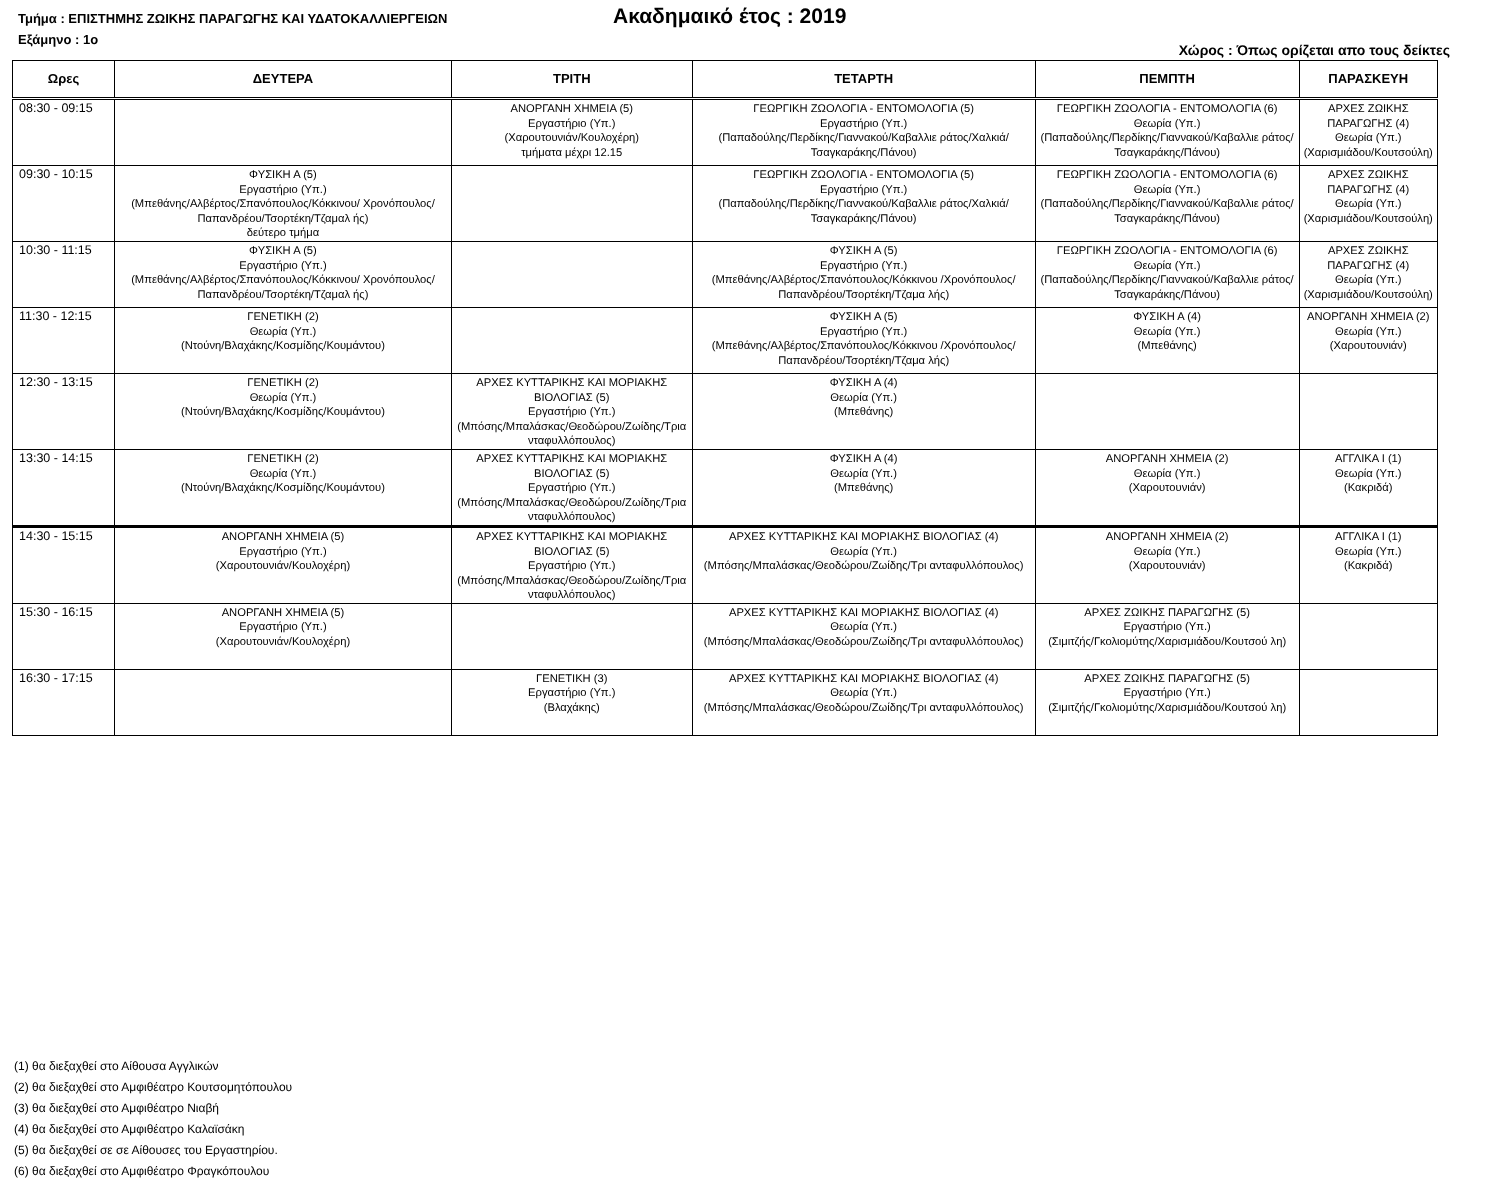Τμήμα : ΕΠΙΣΤΗΜΗΣ ΖΩΙΚΗΣ ΠΑΡΑΓΩΓΗΣ ΚΑΙ ΥΔΑΤΟΚΑΛΛΙΕΡΓΕΙΩΝ Ακαδημαικό έτος : 2019
Εξάμηνο : 1ο Χώρος : Όπως ορίζεται απο τους δείκτες
| Ωρες | ΔΕΥΤΕΡΑ | ΤΡΙΤΗ | ΤΕΤΑΡΤΗ | ΠΕΜΠΤΗ | ΠΑΡΑΣΚΕΥΗ |
| --- | --- | --- | --- | --- | --- |
| 08:30 - 09:15 | | ΑΝΟΡΓΑΝΗ ΧΗΜΕΙΑ (5) Εργαστήριο (Υπ.) (Χαρουτουνιάν/Κουλοχέρη) τμήματα μέχρι 12.15 | ΓΕΩΡΓΙΚΗ ΖΩΟΛΟΓΙΑ - ΕΝΤΟΜΟΛΟΓΙΑ (5) Εργαστήριο (Υπ.) (Παπαδούλης/Περδίκης/Γιαννακού/Καβαλλιε ράτος/Χαλκιά/Τσαγκαράκης/Πάνου) | ΓΕΩΡΓΙΚΗ ΖΩΟΛΟΓΙΑ - ΕΝΤΟΜΟΛΟΓΙΑ (6) Θεωρία (Υπ.) (Παπαδούλης/Περδίκης/Γιαννακού/Καβαλλιε ράτος/Τσαγκαράκης/Πάνου) | ΑΡΧΕΣ ΖΩΙΚΗΣ ΠΑΡΑΓΩΓΗΣ (4) Θεωρία (Υπ.) (Χαρισμιάδου/Κουτσούλη) |
| 09:30 - 10:15 | ΦΥΣΙΚΗ Α (5) Εργαστήριο (Υπ.) (Μπεθάνης/Αλβέρτος/Σπανόπουλος/Κόκκινου/ Χρονόπουλος/Παπανδρέου/Τσορτέκη/Τζαμαλ ής) δεύτερο τμήμα | | ΓΕΩΡΓΙΚΗ ΖΩΟΛΟΓΙΑ - ΕΝΤΟΜΟΛΟΓΙΑ (5) Εργαστήριο (Υπ.) (Παπαδούλης/Περδίκης/Γιαννακού/Καβαλλιε ράτος/Χαλκιά/Τσαγκαράκης/Πάνου) | ΓΕΩΡΓΙΚΗ ΖΩΟΛΟΓΙΑ - ΕΝΤΟΜΟΛΟΓΙΑ (6) Θεωρία (Υπ.) (Παπαδούλης/Περδίκης/Γιαννακού/Καβαλλιε ράτος/Τσαγκαράκης/Πάνου) | ΑΡΧΕΣ ΖΩΙΚΗΣ ΠΑΡΑΓΩΓΗΣ (4) Θεωρία (Υπ.) (Χαρισμιάδου/Κουτσούλη) |
| 10:30 - 11:15 | ΦΥΣΙΚΗ Α (5) Εργαστήριο (Υπ.) (Μπεθάνης/Αλβέρτος/Σπανόπουλος/Κόκκινου/ Χρονόπουλος/Παπανδρέου/Τσορτέκη/Τζαμαλ ής) | | ΦΥΣΙΚΗ Α (5) Εργαστήριο (Υπ.) (Μπεθάνης/Αλβέρτος/Σπανόπουλος/Κόκκινου /Χρονόπουλος/Παπανδρέου/Τσορτέκη/Τζαμα λής) | ΓΕΩΡΓΙΚΗ ΖΩΟΛΟΓΙΑ - ΕΝΤΟΜΟΛΟΓΙΑ (6) Θεωρία (Υπ.) (Παπαδούλης/Περδίκης/Γιαννακού/Καβαλλιε ράτος/Τσαγκαράκης/Πάνου) | ΑΡΧΕΣ ΖΩΙΚΗΣ ΠΑΡΑΓΩΓΗΣ (4) Θεωρία (Υπ.) (Χαρισμιάδου/Κουτσούλη) |
| 11:30 - 12:15 | ΓΕΝΕΤΙΚΗ (2) Θεωρία (Υπ.) (Ντούνη/Βλαχάκης/Κοσμίδης/Κουμάντου) | | ΦΥΣΙΚΗ Α (5) Εργαστήριο (Υπ.) (Μπεθάνης/Αλβέρτος/Σπανόπουλος/Κόκκινου /Χρονόπουλος/Παπανδρέου/Τσορτέκη/Τζαμα λής) | ΦΥΣΙΚΗ Α (4) Θεωρία (Υπ.) (Μπεθάνης) | ΑΝΟΡΓΑΝΗ ΧΗΜΕΙΑ (2) Θεωρία (Υπ.) (Χαρουτουνιάν) |
| 12:30 - 13:15 | ΓΕΝΕΤΙΚΗ (2) Θεωρία (Υπ.) (Ντούνη/Βλαχάκης/Κοσμίδης/Κουμάντου) | ΑΡΧΕΣ ΚΥΤΤΑΡΙΚΗΣ ΚΑΙ ΜΟΡΙΑΚΗΣ ΒΙΟΛΟΓΙΑΣ (5) Εργαστήριο (Υπ.) (Μπόσης/Μπαλάσκας/Θεοδώρου/Ζωίδης/Τρια νταφυλλόπουλος) | ΦΥΣΙΚΗ Α (4) Θεωρία (Υπ.) (Μπεθάνης) | | |
| 13:30 - 14:15 | ΓΕΝΕΤΙΚΗ (2) Θεωρία (Υπ.) (Ντούνη/Βλαχάκης/Κοσμίδης/Κουμάντου) | ΑΡΧΕΣ ΚΥΤΤΑΡΙΚΗΣ ΚΑΙ ΜΟΡΙΑΚΗΣ ΒΙΟΛΟΓΙΑΣ (5) Εργαστήριο (Υπ.) (Μπόσης/Μπαλάσκας/Θεοδώρου/Ζωίδης/Τρια νταφυλλόπουλος) | ΦΥΣΙΚΗ Α (4) Θεωρία (Υπ.) (Μπεθάνης) | ΑΝΟΡΓΑΝΗ ΧΗΜΕΙΑ (2) Θεωρία (Υπ.) (Χαρουτουνιάν) | ΑΓΓΛΙΚΑ Ι (1) Θεωρία (Υπ.) (Κακριδά) |
| 14:30 - 15:15 | ΑΝΟΡΓΑΝΗ ΧΗΜΕΙΑ (5) Εργαστήριο (Υπ.) (Χαρουτουνιάν/Κουλοχέρη) | ΑΡΧΕΣ ΚΥΤΤΑΡΙΚΗΣ ΚΑΙ ΜΟΡΙΑΚΗΣ ΒΙΟΛΟΓΙΑΣ (5) Εργαστήριο (Υπ.) (Μπόσης/Μπαλάσκας/Θεοδώρου/Ζωίδης/Τρια νταφυλλόπουλος) | ΑΡΧΕΣ ΚΥΤΤΑΡΙΚΗΣ ΚΑΙ ΜΟΡΙΑΚΗΣ ΒΙΟΛΟΓΙΑΣ (4) Θεωρία (Υπ.) (Μπόσης/Μπαλάσκας/Θεοδώρου/Ζωίδης/Τρι ανταφυλλόπουλος) | ΑΝΟΡΓΑΝΗ ΧΗΜΕΙΑ (2) Θεωρία (Υπ.) (Χαρουτουνιάν) | ΑΓΓΛΙΚΑ Ι (1) Θεωρία (Υπ.) (Κακριδά) |
| 15:30 - 16:15 | ΑΝΟΡΓΑΝΗ ΧΗΜΕΙΑ (5) Εργαστήριο (Υπ.) (Χαρουτουνιάν/Κουλοχέρη) | | ΑΡΧΕΣ ΚΥΤΤΑΡΙΚΗΣ ΚΑΙ ΜΟΡΙΑΚΗΣ ΒΙΟΛΟΓΙΑΣ (4) Θεωρία (Υπ.) (Μπόσης/Μπαλάσκας/Θεοδώρου/Ζωίδης/Τρι ανταφυλλόπουλος) | ΑΡΧΕΣ ΖΩΙΚΗΣ ΠΑΡΑΓΩΓΗΣ (5) Εργαστήριο (Υπ.) (Σιμιτζής/Γκολιομύτης/Χαρισμιάδου/Κουτσού λη) | |
| 16:30 - 17:15 | | ΓΕΝΕΤΙΚΗ (3) Εργαστήριο (Υπ.) (Βλαχάκης) | ΑΡΧΕΣ ΚΥΤΤΑΡΙΚΗΣ ΚΑΙ ΜΟΡΙΑΚΗΣ ΒΙΟΛΟΓΙΑΣ (4) Θεωρία (Υπ.) (Μπόσης/Μπαλάσκας/Θεοδώρου/Ζωίδης/Τρι ανταφυλλόπουλος) | ΑΡΧΕΣ ΖΩΙΚΗΣ ΠΑΡΑΓΩΓΗΣ (5) Εργαστήριο (Υπ.) (Σιμιτζής/Γκολιομύτης/Χαρισμιάδου/Κουτσού λη) | |
(1) θα διεξαχθεί στο Αίθουσα Αγγλικών
(2) θα διεξαχθεί στο Αμφιθέατρο Κουτσομητόπουλου
(3) θα διεξαχθεί στο Αμφιθέατρο Νιαβή
(4) θα διεξαχθεί στο Αμφιθέατρο Καλαϊσάκη
(5) θα διεξαχθεί σε σε Αίθουσες του Εργαστηρίου.
(6) θα διεξαχθεί στο Αμφιθέατρο Φραγκόπουλου